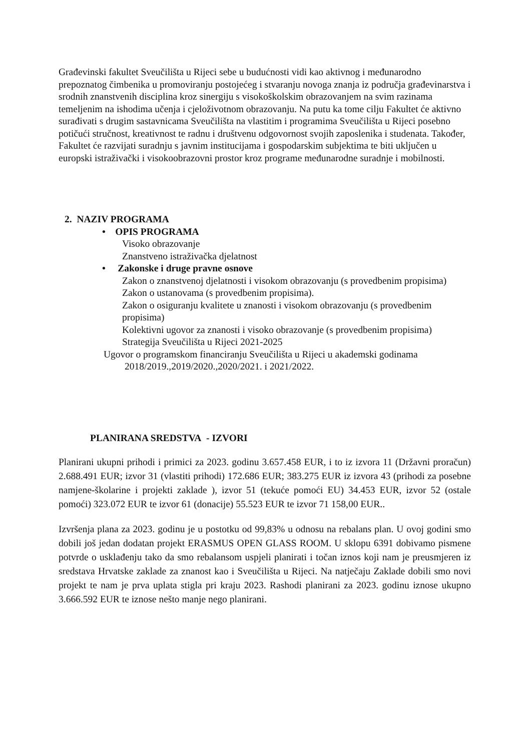Građevinski fakultet Sveučilišta u Rijeci sebe u budućnosti vidi kao aktivnog i međunarodno prepoznatog čimbenika u promoviranju postojećeg i stvaranju novoga znanja iz područja građevinarstva i srodnih znanstvenih disciplina kroz sinergiju s visokoškolskim obrazovanjem na svim razinama temeljenim na ishodima učenja i cjeloživotnom obrazovanju. Na putu ka tome cilju Fakultet će aktivno surađivati s drugim sastavnicama Sveučilišta na vlastitim i programima Sveučilišta u Rijeci posebno potičući stručnost, kreativnost te radnu i društvenu odgovornost svojih zaposlenika i studenata. Također, Fakultet će razvijati suradnju s javnim institucijama i gospodarskim subjektima te biti uključen u europski istraživački i visokoobrazovni prostor kroz programe međunarodne suradnje i mobilnosti.
2. NAZIV PROGRAMA
• OPIS PROGRAMA
Visoko obrazovanje
Znanstveno istraživačka djelatnost
• Zakonske i druge pravne osnove
Zakon o znanstvenoj djelatnosti i visokom obrazovanju (s provedbenim propisima)
Zakon o ustanovama (s provedbenim propisima).
Zakon o osiguranju kvalitete u znanosti i visokom obrazovanju (s provedbenim propisima)
Kolektivni ugovor za znanosti i visoko obrazovanje (s provedbenim propisima)
Strategija Sveučilišta u Rijeci 2021-2025
Ugovor o programskom financiranju Sveučilišta u Rijeci u akademski godinama
2018/2019.,2019/2020.,2020/2021. i 2021/2022.
PLANIRANA SREDSTVA - IZVORI
Planirani ukupni prihodi i primici za 2023. godinu 3.657.458 EUR, i to iz izvora 11 (Državni proračun) 2.688.491 EUR; izvor 31 (vlastiti prihodi) 172.686 EUR; 383.275 EUR iz izvora 43 (prihodi za posebne namjene-školarine i projekti zaklade ), izvor 51 (tekuće pomoći EU) 34.453 EUR, izvor 52 (ostale pomoći) 323.072 EUR te izvor 61 (donacije) 55.523 EUR te izvor 71 158,00 EUR..
Izvršenja plana za 2023. godinu je u postotku od 99,83% u odnosu na rebalans plan. U ovoj godini smo dobili još jedan dodatan projekt ERASMUS OPEN GLASS ROOM. U sklopu 6391 dobivamo pismene potvrde o usklađenju tako da smo rebalansom uspjeli planirati i točan iznos koji nam je preusmjeren iz sredstava Hrvatske zaklade za znanost kao i Sveučilišta u Rijeci. Na natječaju Zaklade dobili smo novi projekt te nam je prva uplata stigla pri kraju 2023. Rashodi planirani za 2023. godinu iznose ukupno 3.666.592 EUR te iznose nešto manje nego planirani.